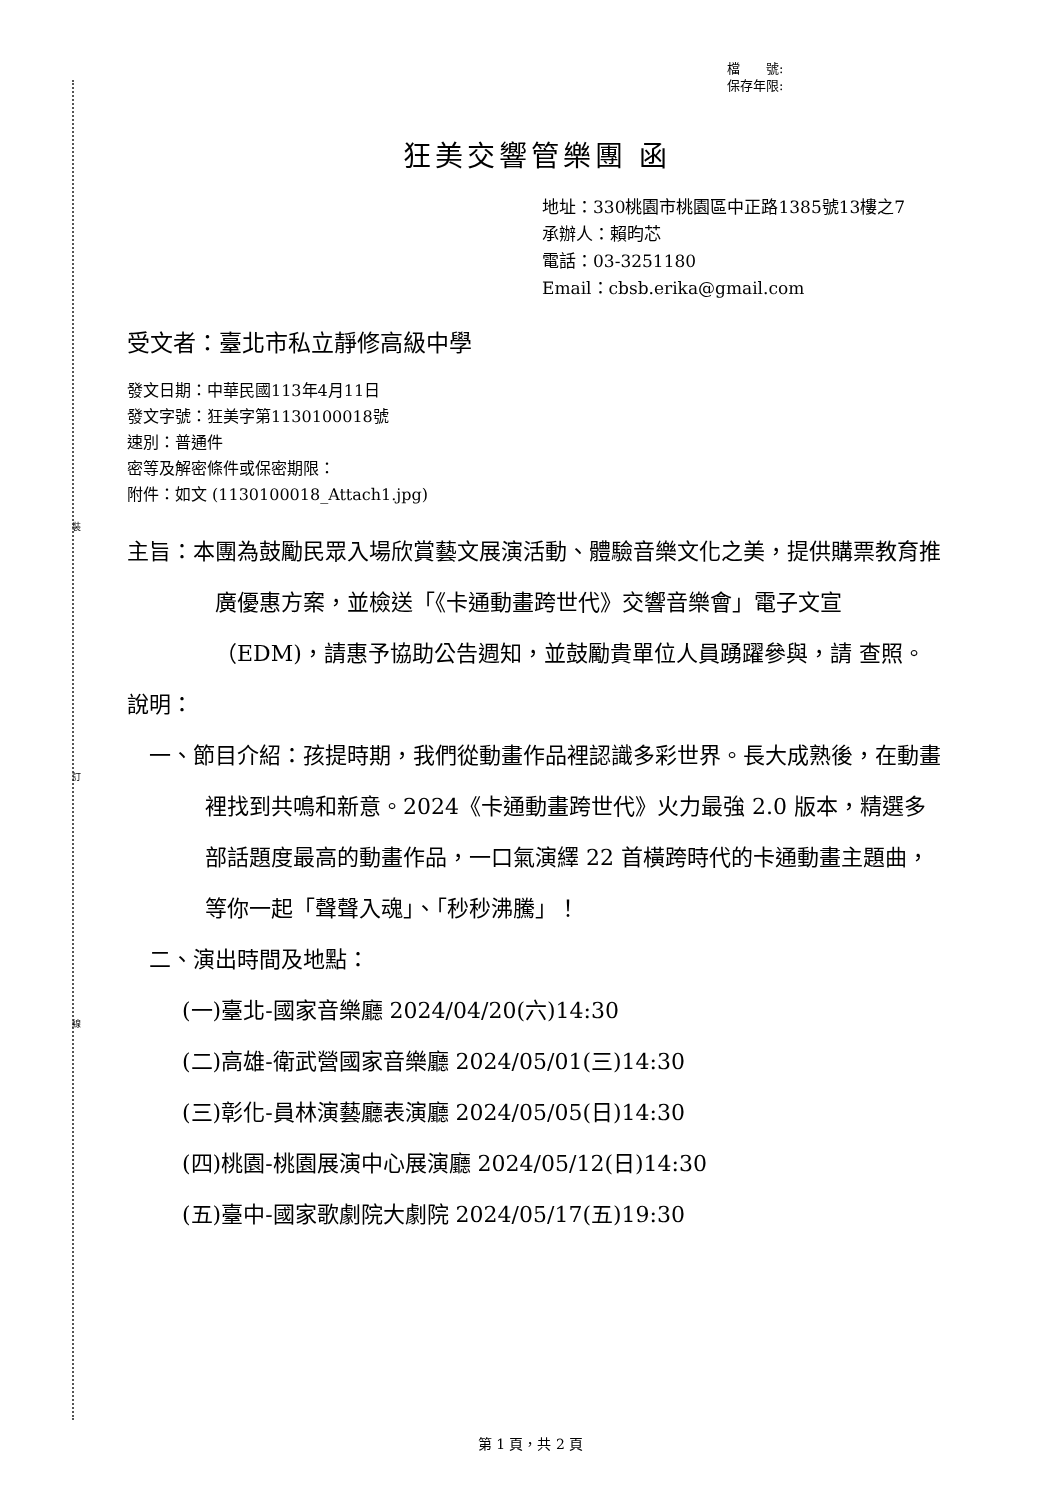裝
訂
線
檔　　號:
保存年限:
狂美交響管樂團 函
地址：330桃園市桃園區中正路1385號13樓之7
承辦人：賴昀芯
電話：03-3251180
Email：cbsb.erika@gmail.com
受文者：臺北市私立靜修高級中學
發文日期：中華民國113年4月11日
發文字號：狂美字第1130100018號
速別：普通件
密等及解密條件或保密期限：
附件：如文 (1130100018_Attach1.jpg)
主旨：本團為鼓勵民眾入場欣賞藝文展演活動、體驗音樂文化之美，提供購票教育推廣優惠方案，並檢送「《卡通動畫跨世代》交響音樂會」電子文宣（EDM)，請惠予協助公告週知，並鼓勵貴單位人員踴躍參與，請 查照。
說明：
一、節目介紹：孩提時期，我們從動畫作品裡認識多彩世界。長大成熟後，在動畫裡找到共鳴和新意。2024《卡通動畫跨世代》火力最強 2.0 版本，精選多部話題度最高的動畫作品，一口氣演繹 22 首橫跨時代的卡通動畫主題曲，等你一起「聲聲入魂」、「秒秒沸騰」！
二、演出時間及地點：
(一)臺北-國家音樂廳 2024/04/20(六)14:30
(二)高雄-衛武營國家音樂廳 2024/05/01(三)14:30
(三)彰化-員林演藝廳表演廳 2024/05/05(日)14:30
(四)桃園-桃園展演中心展演廳 2024/05/12(日)14:30
(五)臺中-國家歌劇院大劇院 2024/05/17(五)19:30
第 1 頁，共 2 頁